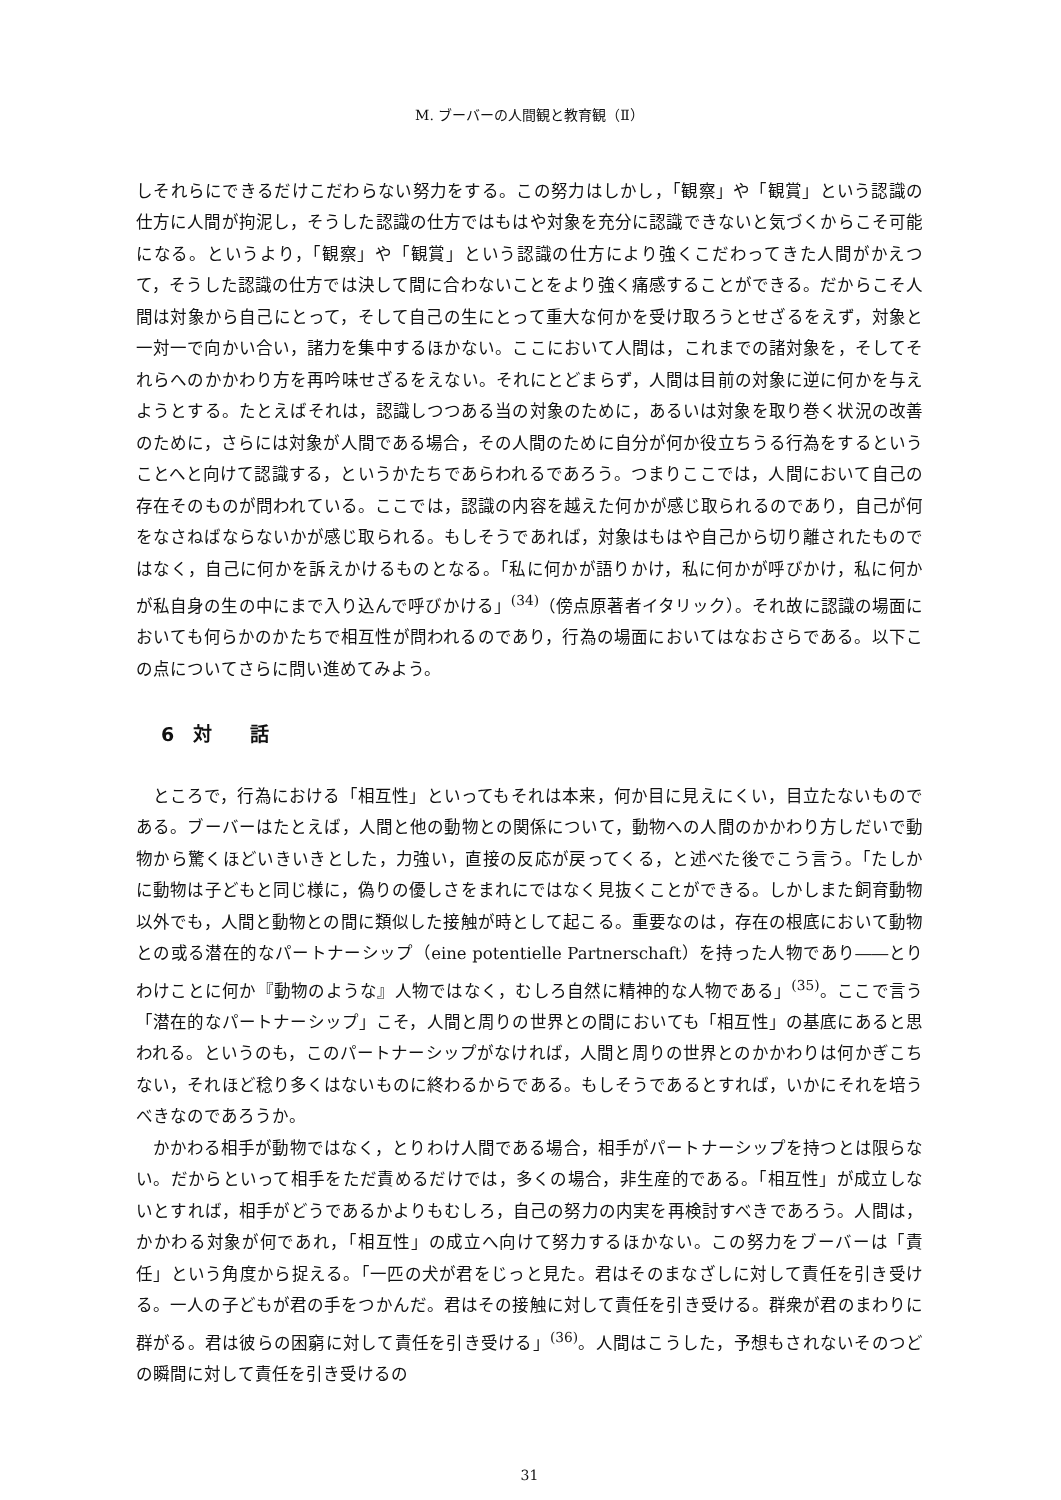M. ブーバーの人間観と教育観（Ⅱ）
しそれらにできるだけこだわらない努力をする。この努力はしかし，「観察」や「観賞」という認識の仕方に人間が拘泥し，そうした認識の仕方ではもはや対象を充分に認識できないと気づくからこそ可能になる。というより，「観察」や「観賞」という認識の仕方により強くこだわってきた人間がかえつて，そうした認識の仕方では決して間に合わないことをより強く痛感することができる。だからこそ人間は対象から自己にとって，そして自己の生にとって重大な何かを受け取ろうとせざるをえず，対象と一対一で向かい合い，諸力を集中するほかない。ここにおいて人間は，これまでの諸対象を，そしてそれらへのかかわり方を再吟味せざるをえない。それにとどまらず，人間は目前の対象に逆に何かを与えようとする。たとえばそれは，認識しつつある当の対象のために，あるいは対象を取り巻く状況の改善のために，さらには対象が人間である場合，その人間のために自分が何か役立ちうる行為をするということへと向けて認識する，というかたちであらわれるであろう。つまりここでは，人間において自己の存在そのものが問われている。ここでは，認識の内容を越えた何かが感じ取られるのであり，自己が何をなさねばならないかが感じ取られる。もしそうであれば，対象はもはや自己から切り離されたものではなく，自己に何かを訴えかけるものとなる。「私に何かが語りかけ，私に何かが呼びかけ，私に何かが私自身の生の中にまで入り込んで呼びかける」<sup>(34)</sup>（傍点原著者イタリック）。それ故に認識の場面においても何らかのかたちで相互性が問われるのであり，行為の場面においてはなおさらである。以下この点についてさらに問い進めてみよう。
6　対　　話
ところで，行為における「相互性」といってもそれは本来，何か目に見えにくい，目立たないものである。ブーバーはたとえば，人間と他の動物との関係について，動物への人間のかかわり方しだいで動物から驚くほどいきいきとした，力強い，直接の反応が戻ってくる，と述べた後でこう言う。「たしかに動物は子どもと同じ様に，偽りの優しさをまれにではなく見抜くことができる。しかしまた飼育動物以外でも，人間と動物との間に類似した接触が時として起こる。重要なのは，存在の根底において動物との或る潜在的なパートナーシップ（eine potentielle Partnerschaft）を持った人物であり――とりわけことに何か『動物のような』人物ではなく，むしろ自然に精神的な人物である」<sup>(35)</sup>。ここで言う「潜在的なパートナーシップ」こそ，人間と周りの世界との間においても「相互性」の基底にあると思われる。というのも，このパートナーシップがなければ，人間と周りの世界とのかかわりは何かぎこちない，それほど稔り多くはないものに終わるからである。もしそうであるとすれば，いかにそれを培うべきなのであろうか。
かかわる相手が動物ではなく，とりわけ人間である場合，相手がパートナーシップを持つとは限らない。だからといって相手をただ責めるだけでは，多くの場合，非生産的である。「相互性」が成立しないとすれば，相手がどうであるかよりもむしろ，自己の努力の内実を再検討すべきであろう。人間は，かかわる対象が何であれ，「相互性」の成立へ向けて努力するほかない。この努力をブーバーは「責任」という角度から捉える。「一匹の犬が君をじっと見た。君はそのまなざしに対して責任を引き受ける。一人の子どもが君の手をつかんだ。君はその接触に対して責任を引き受ける。群衆が君のまわりに群がる。君は彼らの困窮に対して責任を引き受ける」<sup>(36)</sup>。人間はこうした，予想もされないそのつどの瞬間に対して責任を引き受けるの
31